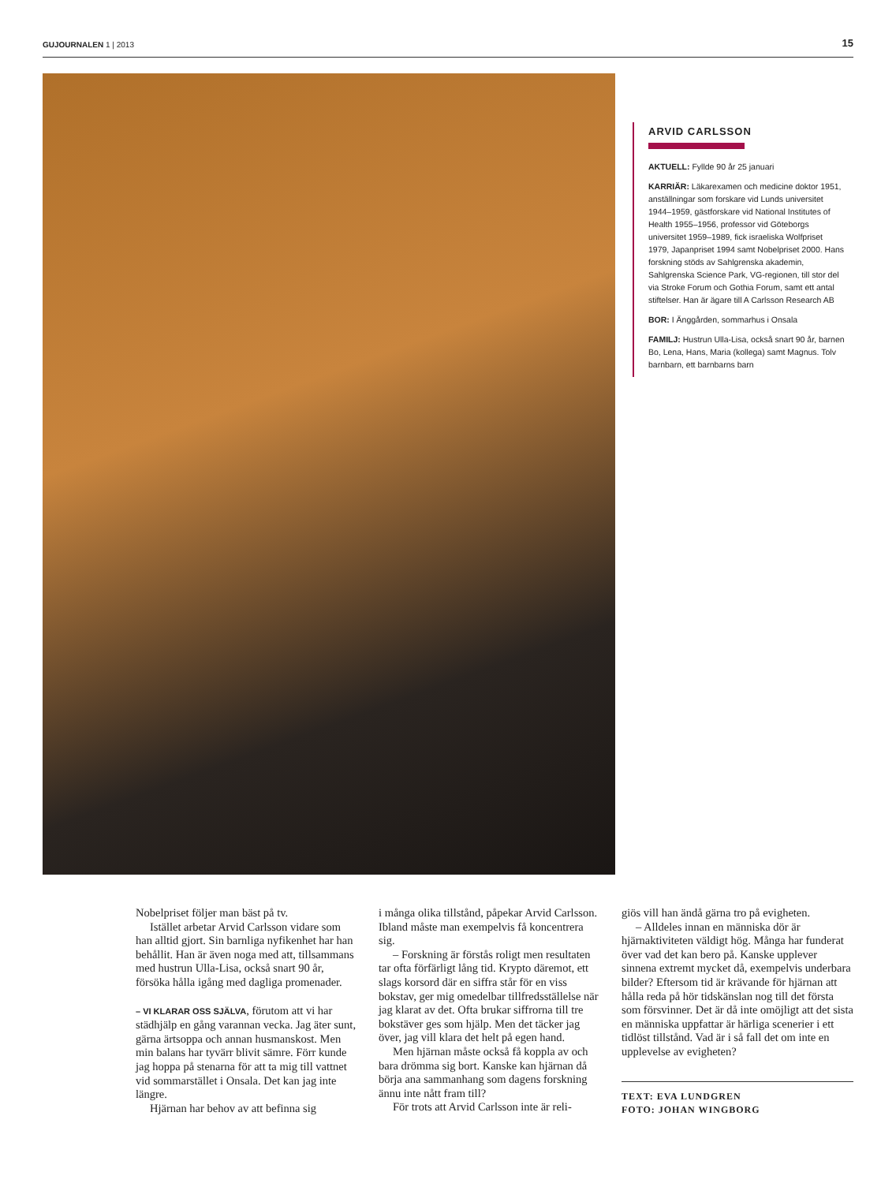GUJOURNALEN 1 | 2013 15
ARVID CARLSSON
AKTUELL: Fyllde 90 år 25 januari
KARRIÄR: Läkarexamen och medicine doktor 1951, anställningar som forskare vid Lunds universitet 1944–1959, gästforskare vid National Institutes of Health 1955–1956, professor vid Göteborgs universitet 1959–1989, fick israeliska Wolfpriset 1979, Japanpriset 1994 samt Nobelpriset 2000. Hans forskning stöds av Sahlgrenska akademin, Sahlgrenska Science Park, VG-regionen, till stor del via Stroke Forum och Gothia Forum, samt ett antal stiftelser. Han är ägare till A Carlsson Research AB
BOR: I Änggården, sommarhus i Onsala
FAMILJ: Hustrun Ulla-Lisa, också snart 90 år, barnen Bo, Lena, Hans, Maria (kollega) samt Magnus. Tolv barnbarn, ett barnbarns barn
Nobelpriset följer man bäst på tv.
Istället arbetar Arvid Carlsson vidare som han alltid gjort. Sin barnliga nyfikenhet har han behållit. Han är även noga med att, tillsammans med hustrun Ulla-Lisa, också snart 90 år, försöka hålla igång med dagliga promenader.
– VI KLARAR OSS SJÄLVA, förutom att vi har städhjälp en gång varannan vecka. Jag äter sunt, gärna ärtsoppa och annan husmanskost. Men min balans har tyvärr blivit sämre. Förr kunde jag hoppa på stenarna för att ta mig till vattnet vid sommarstället i Onsala. Det kan jag inte längre.
Hjärnan har behov av att befinna sig
i många olika tillstånd, påpekar Arvid Carlsson. Ibland måste man exempelvis få koncentrera sig.
– Forskning är förstås roligt men resultaten tar ofta förfärligt lång tid. Krypto däremot, ett slags korsord där en siffra står för en viss bokstav, ger mig omedelbar tillfredsställelse när jag klarat av det. Ofta brukar siffrorna till tre bokstäver ges som hjälp. Men det täcker jag över, jag vill klara det helt på egen hand.
Men hjärnan måste också få koppla av och bara drömma sig bort. Kanske kan hjärnan då börja ana sammanhang som dagens forskning ännu inte nått fram till?
För trots att Arvid Carlsson inte är reli-
giös vill han ändå gärna tro på evigheten.
– Alldeles innan en människa dör är hjärnaktiviteten väldigt hög. Många har funderat över vad det kan bero på. Kanske upplever sinnena extremt mycket då, exempelvis underbara bilder? Eftersom tid är krävande för hjärnan att hålla reda på hör tidskänslan nog till det första som försvinner. Det är då inte omöjligt att det sista en människa uppfattar är härliga scenerier i ett tidlöst tillstånd. Vad är i så fall det om inte en upplevelse av evigheten?
TEXT: EVA LUNDGREN
FOTO: JOHAN WINGBORG